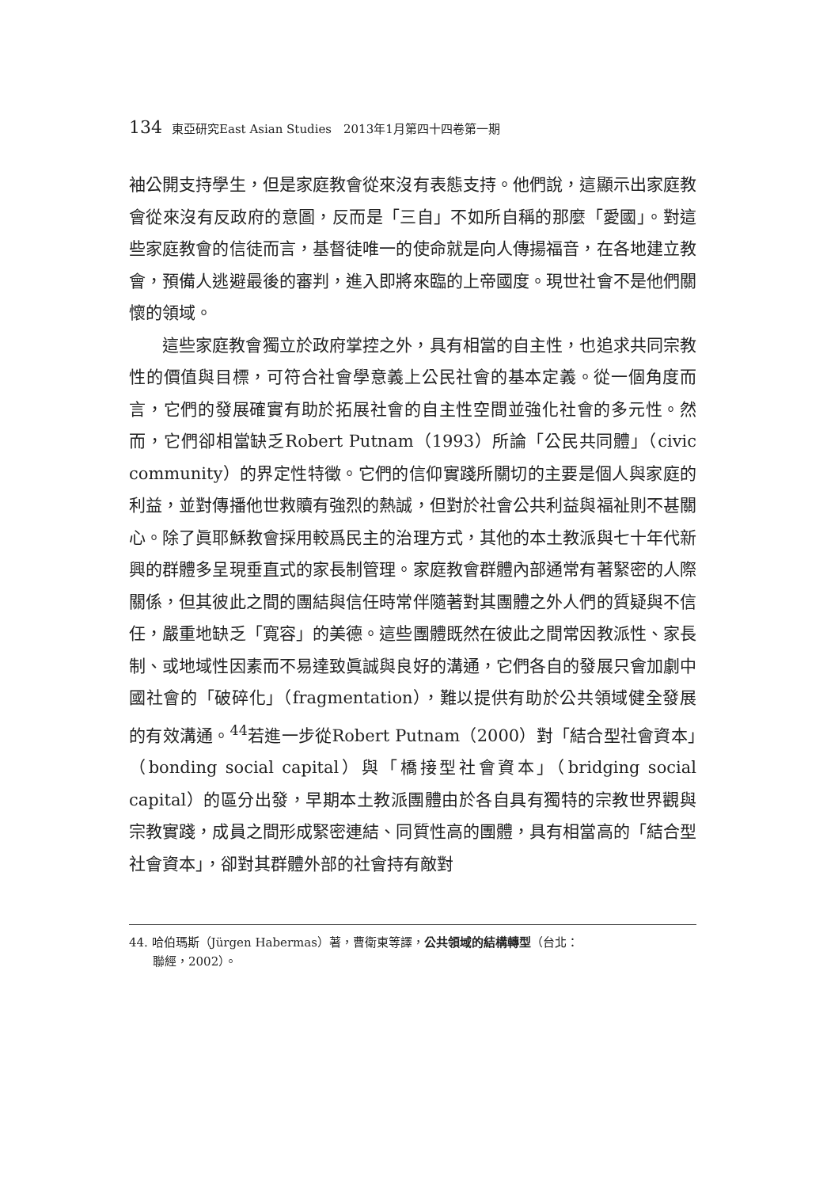134 東亞研究East Asian Studies　2013年1月第四十四卷第一期
袖公開支持學生，但是家庭教會從來沒有表態支持。他們說，這顯示出家庭教會從來沒有反政府的意圖，反而是「三自」不如所自稱的那麼「愛國」。對這些家庭教會的信徒而言，基督徒唯一的使命就是向人傳揚福音，在各地建立教會，預備人逃避最後的審判，進入即將來臨的上帝國度。現世社會不是他們關懷的領域。
這些家庭教會獨立於政府掌控之外，具有相當的自主性，也追求共同宗教性的價值與目標，可符合社會學意義上公民社會的基本定義。從一個角度而言，它們的發展確實有助於拓展社會的自主性空間並強化社會的多元性。然而，它們卻相當缺乏Robert Putnam（1993）所論「公民共同體」（civic community）的界定性特徵。它們的信仰實踐所關切的主要是個人與家庭的利益，並對傳播他世救贖有強烈的熱誠，但對於社會公共利益與福祉則不甚關心。除了眞耶穌教會採用較爲民主的治理方式，其他的本土教派與七十年代新興的群體多呈現垂直式的家長制管理。家庭教會群體內部通常有著緊密的人際關係，但其彼此之間的團結與信任時常伴隨著對其團體之外人們的質疑與不信任，嚴重地缺乏「寬容」的美德。這些團體既然在彼此之間常因教派性、家長制、或地域性因素而不易達致眞誠與良好的溝通，它們各自的發展只會加劇中國社會的「破碎化」（fragmentation），難以提供有助於公共領域健全發展的有效溝通。<sup>44</sup>若進一步從Robert Putnam（2000）對「結合型社會資本」（bonding social capital）與「橋接型社會資本」（bridging social capital）的區分出發，早期本土教派團體由於各自具有獨特的宗教世界觀與宗教實踐，成員之間形成緊密連結、同質性高的團體，具有相當高的「結合型社會資本」，卻對其群體外部的社會持有敵對
44. 哈伯瑪斯（Jürgen Habermas）著，曹衛東等譯，公共領域的結構轉型（台北：
　　聯經，2002）。